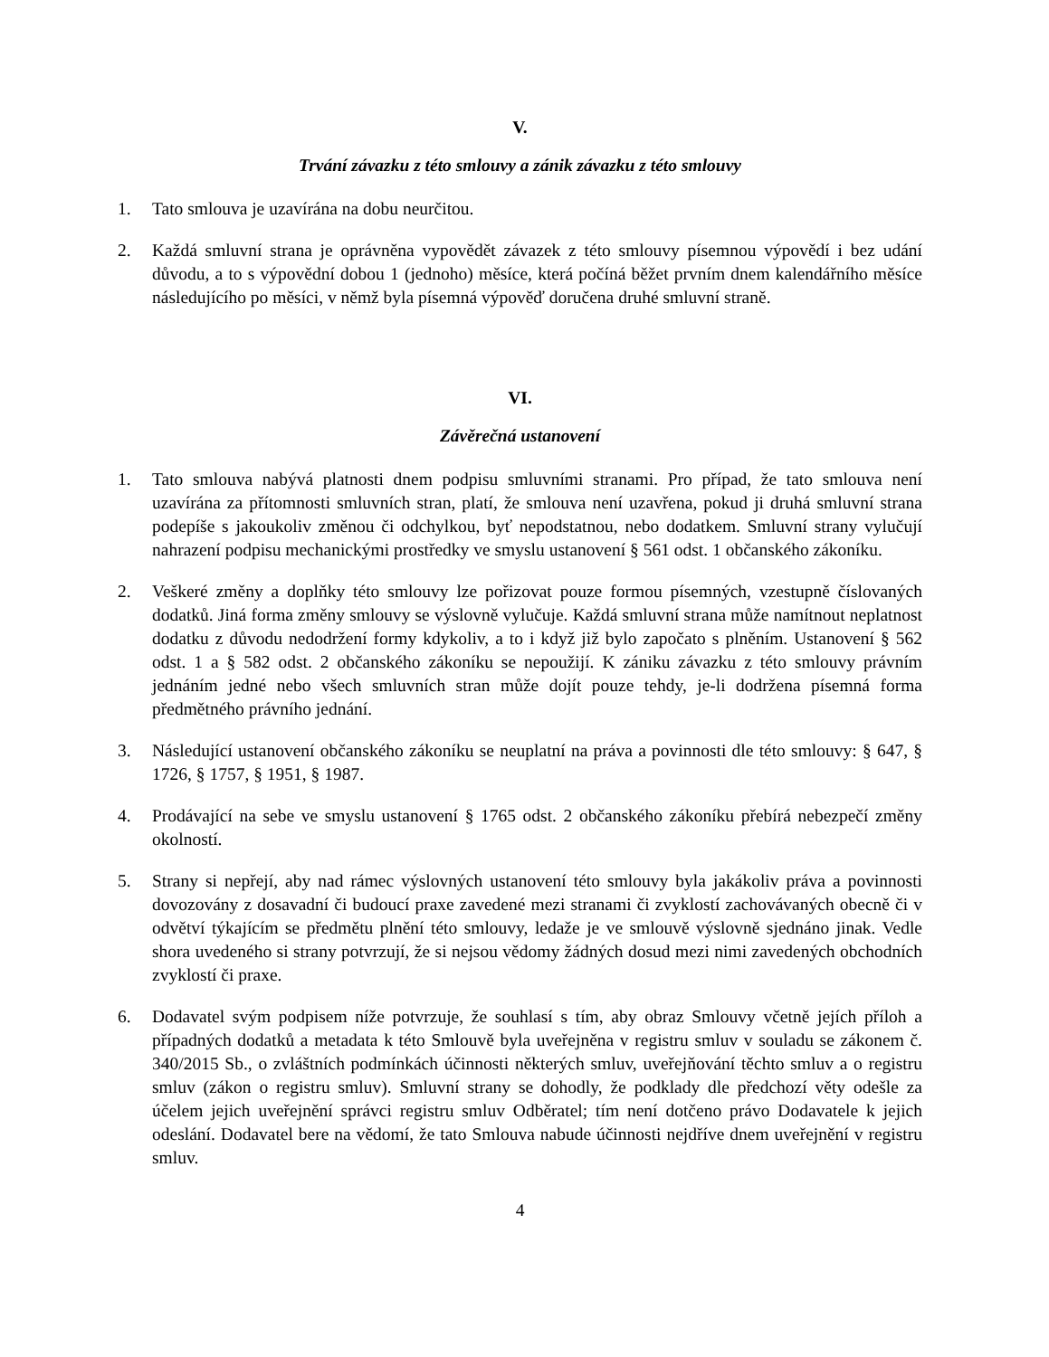V.
Trvání závazku z této smlouvy a zánik závazku z této smlouvy
1. Tato smlouva je uzavírána na dobu neurčitou.
2. Každá smluvní strana je oprávněna vypovědět závazek z této smlouvy písemnou výpovědí i bez udání důvodu, a to s výpovědní dobou 1 (jednoho) měsíce, která počíná běžet prvním dnem kalendářního měsíce následujícího po měsíci, v němž byla písemná výpověď doručena druhé smluvní straně.
VI.
Závěrečná ustanovení
1. Tato smlouva nabývá platnosti dnem podpisu smluvními stranami. Pro případ, že tato smlouva není uzavírána za přítomnosti smluvních stran, platí, že smlouva není uzavřena, pokud ji druhá smluvní strana podepíše s jakoukoliv změnou či odchylkou, byť nepodstatnou, nebo dodatkem. Smluvní strany vylučují nahrazení podpisu mechanickými prostředky ve smyslu ustanovení § 561 odst. 1 občanského zákoníku.
2. Veškeré změny a doplňky této smlouvy lze pořizovat pouze formou písemných, vzestupně číslovaných dodatků. Jiná forma změny smlouvy se výslovně vylučuje. Každá smluvní strana může namítnout neplatnost dodatku z důvodu nedodržení formy kdykoliv, a to i když již bylo započato s plněním. Ustanovení § 562 odst. 1 a § 582 odst. 2 občanského zákoníku se nepoužijí. K zániku závazku z této smlouvy právním jednáním jedné nebo všech smluvních stran může dojít pouze tehdy, je-li dodržena písemná forma předmětného právního jednání.
3. Následující ustanovení občanského zákoníku se neuplatní na práva a povinnosti dle této smlouvy: § 647, § 1726, § 1757, § 1951, § 1987.
4. Prodávající na sebe ve smyslu ustanovení § 1765 odst. 2 občanského zákoníku přebírá nebezpečí změny okolností.
5. Strany si nepřejí, aby nad rámec výslovných ustanovení této smlouvy byla jakákoliv práva a povinnosti dovozovány z dosavadní či budoucí praxe zavedené mezi stranami či zvyklostí zachovávaných obecně či v odvětví týkajícím se předmětu plnění této smlouvy, ledaže je ve smlouvě výslovně sjednáno jinak. Vedle shora uvedeného si strany potvrzují, že si nejsou vědomy žádných dosud mezi nimi zavedených obchodních zvyklostí či praxe.
6. Dodavatel svým podpisem níže potvrzuje, že souhlasí s tím, aby obraz Smlouvy včetně jejích příloh a případných dodatků a metadata k této Smlouvě byla uveřejněna v registru smluv v souladu se zákonem č. 340/2015 Sb., o zvláštních podmínkách účinnosti některých smluv, uveřejňování těchto smluv a o registru smluv (zákon o registru smluv). Smluvní strany se dohodly, že podklady dle předchozí věty odešle za účelem jejich uveřejnění správci registru smluv Odběratel; tím není dotčeno právo Dodavatele k jejich odeslání. Dodavatel bere na vědomí, že tato Smlouva nabude účinnosti nejdříve dnem uveřejnění v registru smluv.
4